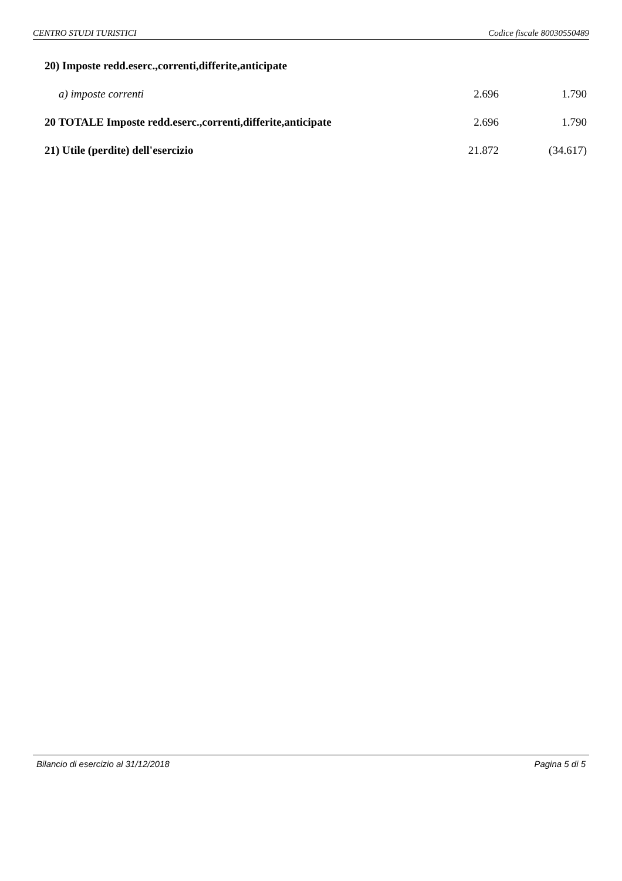CENTRO STUDI TURISTICI Codice fiscale 80030550489
| 20) Imposte redd.eserc.,correnti,differite,anticipate | | |
| a) imposte correnti | 2.696 | 1.790 |
| 20 TOTALE Imposte redd.eserc.,correnti,differite,anticipate | 2.696 | 1.790 |
| 21) Utile (perdite) dell'esercizio | 21.872 | (34.617) |
Bilancio di esercizio al 31/12/2018 Pagina 5 di 5